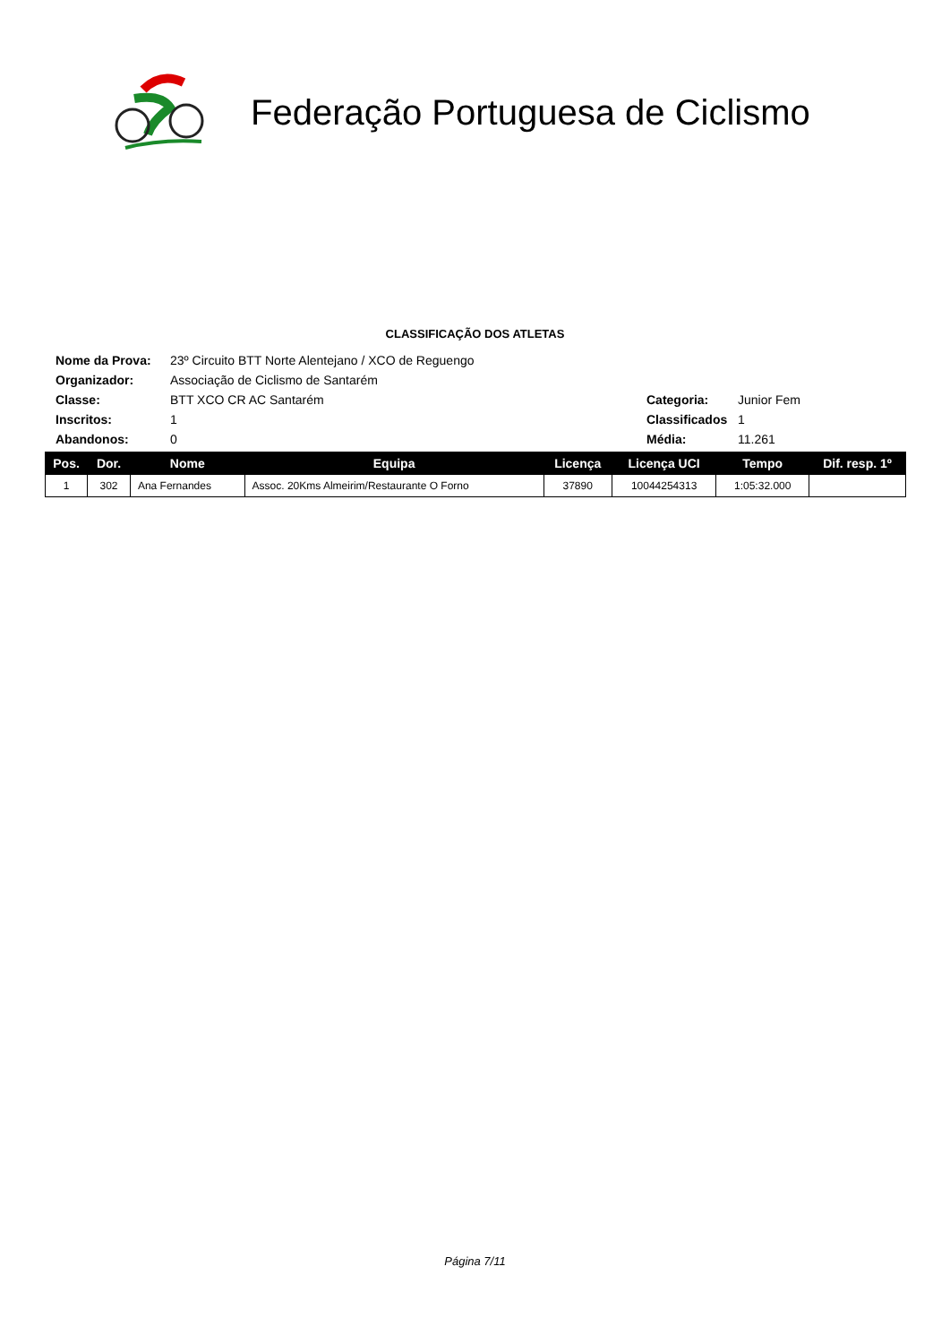Federação Portuguesa de Ciclismo
CLASSIFICAÇÃO DOS ATLETAS
| Nome da Prova: | 23º Circuito BTT Norte Alentejano / XCO de Reguengo | | |
| Organizador: | Associação de Ciclismo de Santarém | | |
| Classe: | BTT XCO CR AC Santarém | Categoria: | Junior Fem |
| Inscritos: | 1 | Classificados | 1 |
| Abandonos: | 0 | Média: | 11.261 |
| Pos. | Dor. | Nome | Equipa | Licença | Licença UCI | Tempo | Dif. resp. 1º |
| --- | --- | --- | --- | --- | --- | --- | --- |
| 1 | 302 | Ana Fernandes | Assoc. 20Kms Almeirim/Restaurante O Forno | 37890 | 10044254313 | 1:05:32.000 | |
Página 7/11